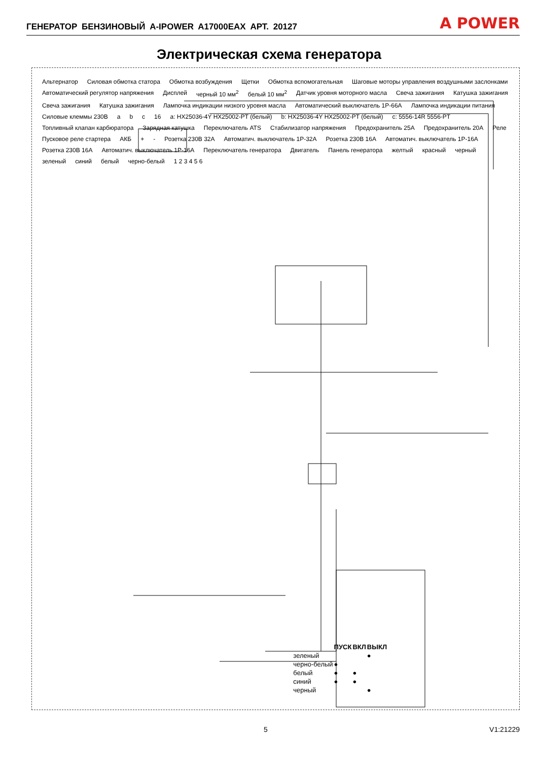ГЕНЕРАТОР БЕНЗИНОВЫЙ A-IPOWER A17000EAX АРТ. 20127
A POWER
Электрическая схема генератора
Альтернатор Силовая обмотка статора Обмотка возбуждения Щетки Обмотка вспомогательная Шаговые моторы управления воздушными заслонками Автоматический регулятор напряжения Дисплей черный 10 мм<sup>2</sup> белый 10 мм<sup>2</sup> Датчик уровня моторного масла Свеча зажигания Катушка зажигания Свеча зажигания Катушка зажигания Лампочка индикации низкого уровня масла Автоматический выключатель 1P-66A Лампочка индикации питания Силовые клеммы 230В a b c 16 a: HX25036-4Y HX25002-PT (белый) b: HX25036-4Y HX25002-PT (белый) c: 5556-14R 5556-PT Топливный клапан карбюратора Зарядная катушка Переключатель ATS Стабилизатор напряжения Предохранитель 25A Предохранитель 20A Реле Пусковое реле стартера АКБ + - Розетка 230В 32A Автоматич. выключатель 1P-32A Розетка 230В 16A Автоматич. выключатель 1P-16A Розетка 230В 16A Автоматич. выключатель 1P-16A Переключатель генератора Двигатель Панель генератора желтый красный черный зеленый синий белый черно-белый 1 2 3 4 5 6
| | ПУСК | ВКЛ | ВЫКЛ |
| --- | --- | --- | --- |
| зеленый | | | ● |
| черно-белый | ● | | |
| белый | ● | ● | |
| синий | ● | ● | |
| черный | | | ● |
5 V1:21229